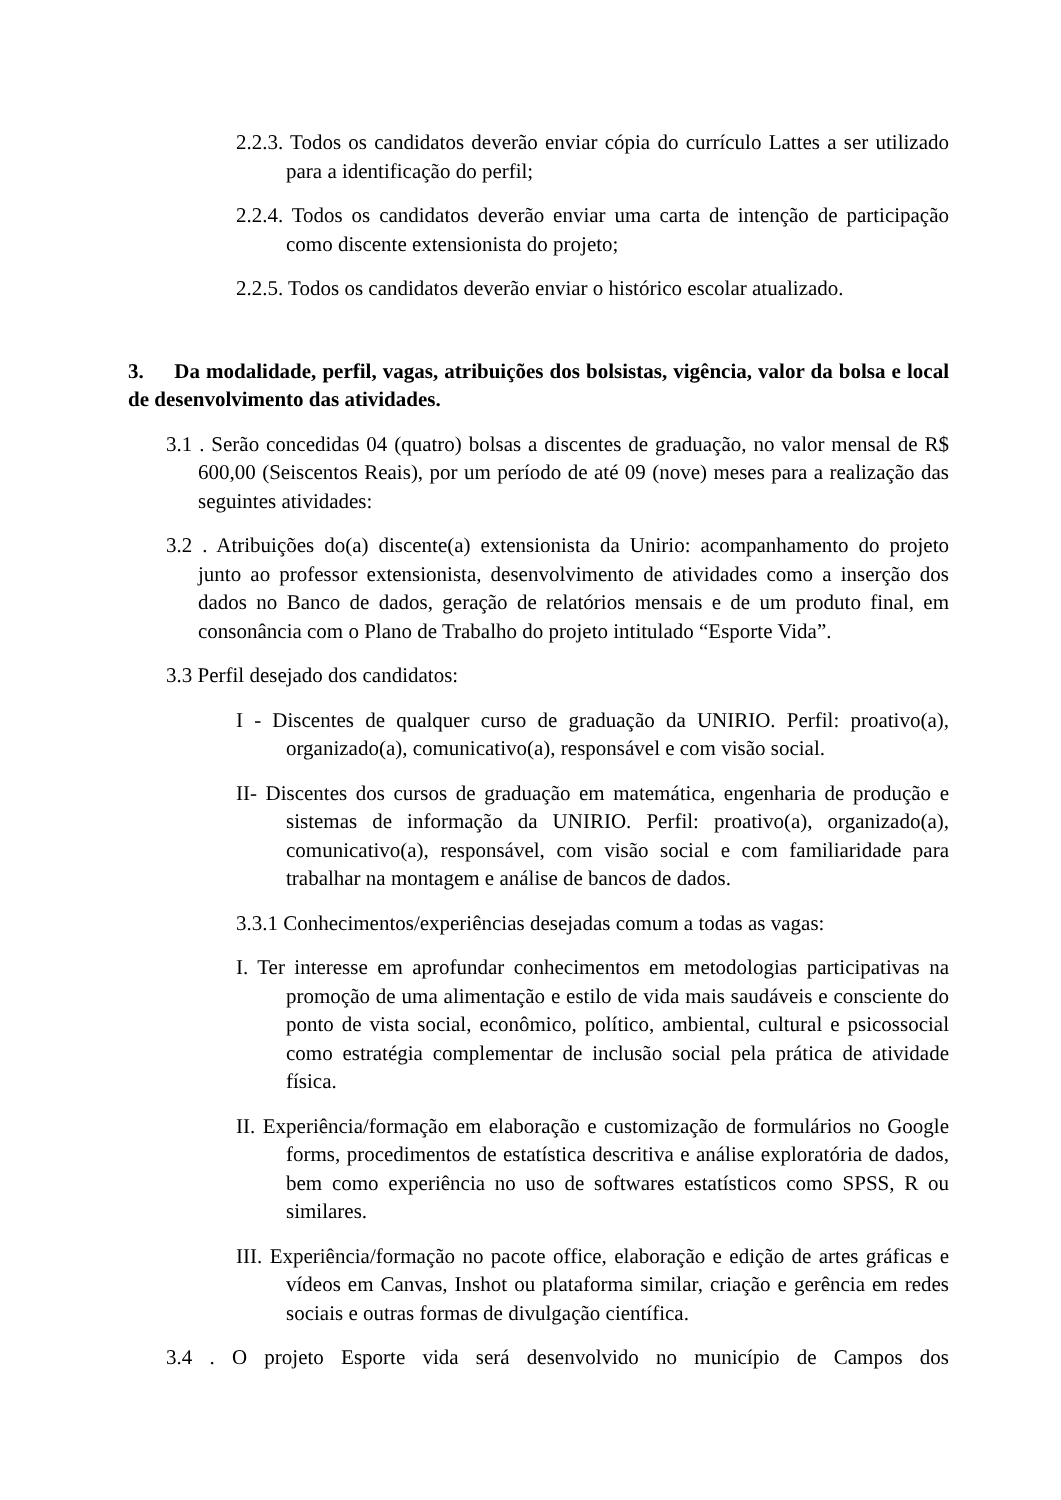2.2.3. Todos os candidatos deverão enviar cópia do currículo Lattes a ser utilizado para a identificação do perfil;
2.2.4. Todos os candidatos deverão enviar uma carta de intenção de participação como discente extensionista do projeto;
2.2.5. Todos os candidatos deverão enviar o histórico escolar atualizado.
3. Da modalidade, perfil, vagas, atribuições dos bolsistas, vigência, valor da bolsa e local de desenvolvimento das atividades.
3.1 . Serão concedidas 04 (quatro) bolsas a discentes de graduação, no valor mensal de R$ 600,00 (Seiscentos Reais), por um período de até 09 (nove) meses para a realização das seguintes atividades:
3.2 . Atribuições do(a) discente(a) extensionista da Unirio: acompanhamento do projeto junto ao professor extensionista, desenvolvimento de atividades como a inserção dos dados no Banco de dados, geração de relatórios mensais e de um produto final, em consonância com o Plano de Trabalho do projeto intitulado “Esporte Vida”.
3.3 Perfil desejado dos candidatos:
I - Discentes de qualquer curso de graduação da UNIRIO. Perfil: proativo(a), organizado(a), comunicativo(a), responsável e com visão social.
II- Discentes dos cursos de graduação em matemática, engenharia de produção e sistemas de informação da UNIRIO. Perfil: proativo(a), organizado(a), comunicativo(a), responsável, com visão social e com familiaridade para trabalhar na montagem e análise de bancos de dados.
3.3.1 Conhecimentos/experiências desejadas comum a todas as vagas:
I. Ter interesse em aprofundar conhecimentos em metodologias participativas na promoção de uma alimentação e estilo de vida mais saudáveis e consciente do ponto de vista social, econômico, político, ambiental, cultural e psicossocial como estratégia complementar de inclusão social pela prática de atividade física.
II. Experiência/formação em elaboração e customização de formulários no Google forms, procedimentos de estatística descritiva e análise exploratória de dados, bem como experiência no uso de softwares estatísticos como SPSS, R ou similares.
III. Experiência/formação no pacote office, elaboração e edição de artes gráficas e vídeos em Canvas, Inshot ou plataforma similar, criação e gerência em redes sociais e outras formas de divulgação científica.
3.4 . O projeto Esporte vida será desenvolvido no município de Campos dos